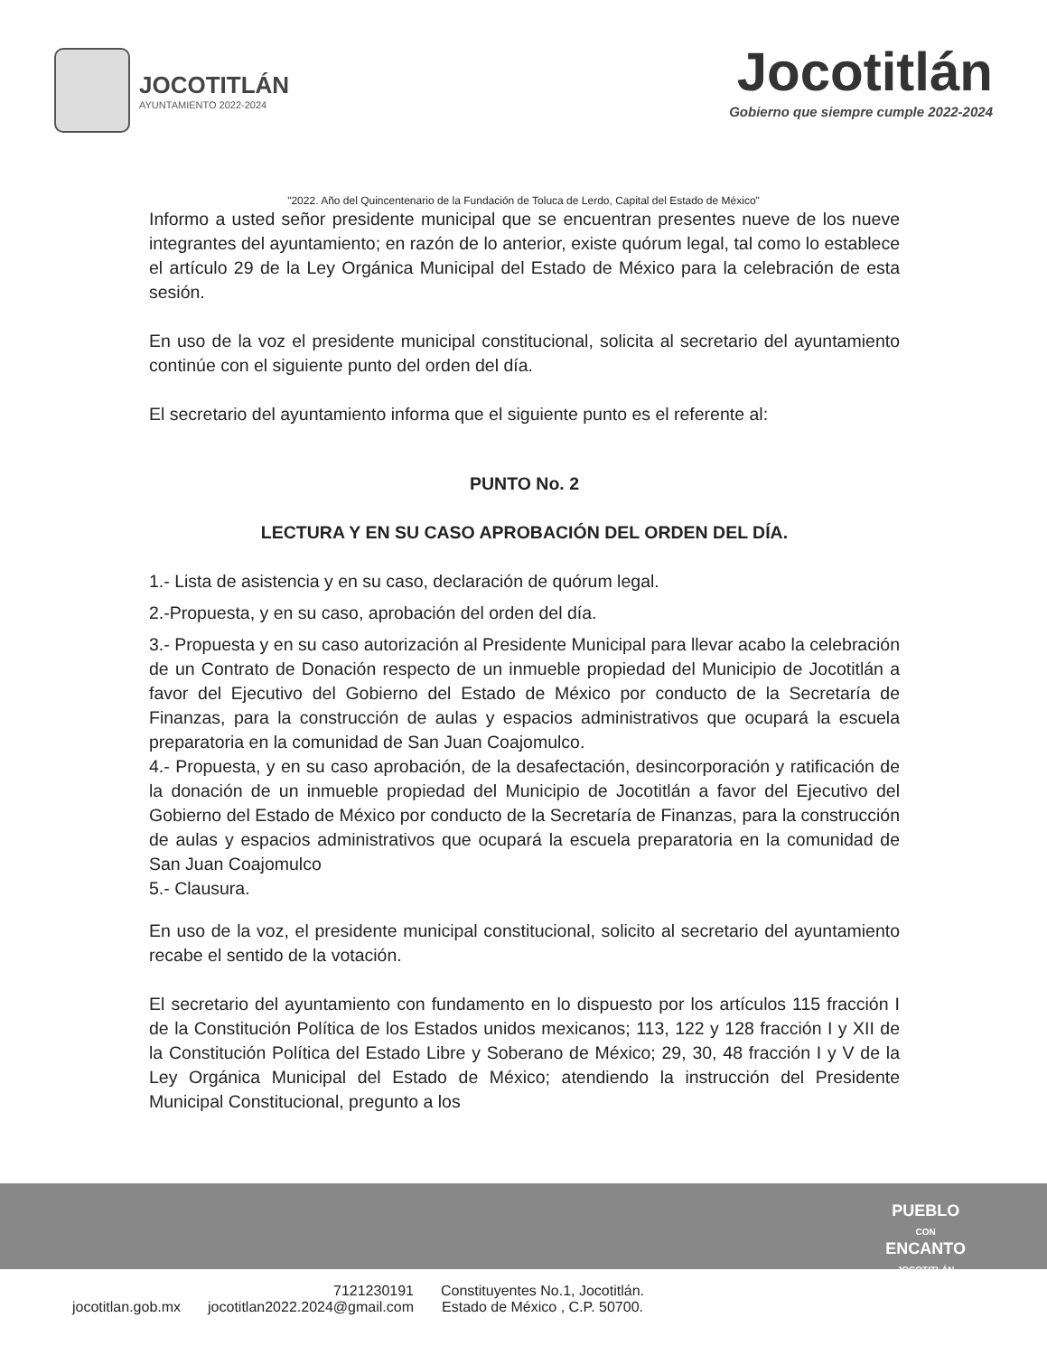JOCOTITLÁN
AYUNTAMIENTO 2022-2024
Jocotitlán
Gobierno que siempre cumple 2022-2024
"2022. Año del Quincentenario de la Fundación de Toluca de Lerdo, Capital del Estado de México"
Informo a usted señor presidente municipal que se encuentran presentes nueve de los nueve integrantes del ayuntamiento; en razón de lo anterior, existe quórum legal, tal como lo establece el artículo 29 de la Ley Orgánica Municipal del Estado de México para la celebración de esta sesión.
En uso de la voz el presidente municipal constitucional, solicita al secretario del ayuntamiento continúe con el siguiente punto del orden del día.
El secretario del ayuntamiento informa que el siguiente punto es el referente al:
PUNTO No. 2
LECTURA Y EN SU CASO APROBACIÓN DEL ORDEN DEL DÍA.
1.- Lista de asistencia y en su caso, declaración de quórum legal.
2.-Propuesta, y en su caso, aprobación del orden del día.
3.- Propuesta y en su caso autorización al Presidente Municipal para llevar acabo la celebración de un Contrato de Donación respecto de un inmueble propiedad del Municipio de Jocotitlán a favor del Ejecutivo del Gobierno del Estado de México por conducto de la Secretaría de Finanzas, para la construcción de aulas y espacios administrativos que ocupará la escuela preparatoria en la comunidad de San Juan Coajomulco.
4.- Propuesta, y en su caso aprobación, de la desafectación, desincorporación y ratificación de la donación de un inmueble propiedad del Municipio de Jocotitlán a favor del Ejecutivo del Gobierno del Estado de México por conducto de la Secretaría de Finanzas, para la construcción de aulas y espacios administrativos que ocupará la escuela preparatoria en la comunidad de San Juan Coajomulco
5.- Clausura.
En uso de la voz, el presidente municipal constitucional, solicito al secretario del ayuntamiento recabe el sentido de la votación.
El secretario del ayuntamiento con fundamento en lo dispuesto por los artículos 115 fracción I de la Constitución Política de los Estados unidos mexicanos; 113, 122 y 128 fracción I y XII de la Constitución Política del Estado Libre y Soberano de México; 29, 30, 48 fracción I y V de la Ley Orgánica Municipal del Estado de México; atendiendo la instrucción del Presidente Municipal Constitucional, pregunto a los
PUEBLO
CON
ENCANTO
JOCOTITLÁN
jocotitlan.gob.mx 7121230191
jocotitlan2022.2024@gmail.com Constituyentes No.1, Jocotitlán.
Estado de México , C.P. 50700.